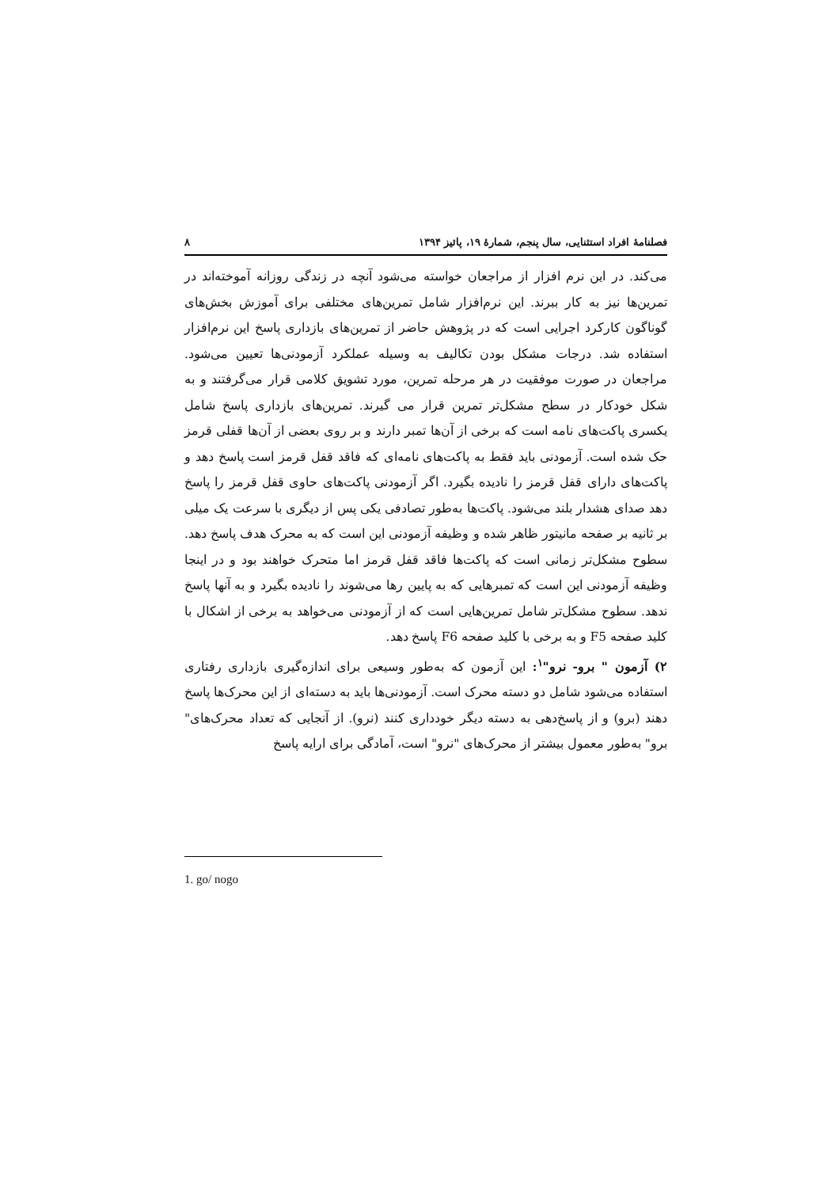فصلنامۀ افراد استثنایی، سال پنجم، شمارۀ ۱۹، پائیز ۱۳۹۴ ۸
می‌کند. در این نرم افزار از مراجعان خواسته می‌شود آنچه در زندگی روزانه آموخته‌اند در تمرین‌ها نیز به کار ببرند. این نرم‌افزار شامل تمرین‌های مختلفی برای آموزش بخش‌های گوناگون کارکرد اجرایی است که در پژوهش حاضر از تمرین‌های بازداری پاسخ این نرم‌افزار استفاده شد. درجات مشکل بودن تکالیف به وسیله عملکرد آزمودنی‌ها تعیین می‌شود. مراجعان در صورت موفقیت در هر مرحله تمرین، مورد تشویق کلامی قرار می‌گرفتند و به شکل خودکار در سطح مشکل‌تر تمرین قرار می گیرند. تمرین‌های بازداری پاسخ شامل یکسری پاکت‌های نامه است که برخی از آن‌ها تمبر دارند و بر روی بعضی از آن‌ها قفلی قرمز حک شده است. آزمودنی باید فقط به پاکت‌های نامه‌ای که فاقد قفل قرمز است پاسخ دهد و پاکت‌های دارای قفل قرمز را نادیده بگیرد. اگر آزمودنی پاکت‌های حاوی قفل قرمز را پاسخ دهد صدای هشدار بلند می‌شود. پاکت‌ها به‌طور تصادفی یکی پس از دیگری با سرعت یک میلی بر ثانیه بر صفحه مانیتور ظاهر شده و وظیفه آزمودنی این است که به محرک هدف پاسخ دهد. سطوح مشکل‌تر زمانی است که پاکت‌ها فاقد قفل قرمز اما متحرک خواهند بود و در اینجا وظیفه آزمودنی این است که تمبرهایی که به پایین رها می‌شوند را نادیده بگیرد و به آنها پاسخ ندهد. سطوح مشکل‌تر شامل تمرین‌هایی است که از آزمودنی می‌خواهد به برخی از اشکال با کلید صفحه F5 و به برخی با کلید صفحه F6 پاسخ دهد.
۲) آزمون " برو- نرو"<sup>۱</sup>: این آزمون که به‌طور وسیعی برای اندازه‌گیری بازداری رفتاری استفاده می‌شود شامل دو دسته محرک است. آزمودنی‌ها باید به دسته‌ای از این محرک‌ها پاسخ دهند (برو) و از پاسخ‌دهی به دسته دیگر خودداری کنند (نرو). از آنجایی که تعداد محرک‌های" برو" به‌طور معمول بیشتر از محرک‌های "نرو" است، آمادگی برای ارایه پاسخ
1. go/ nogo